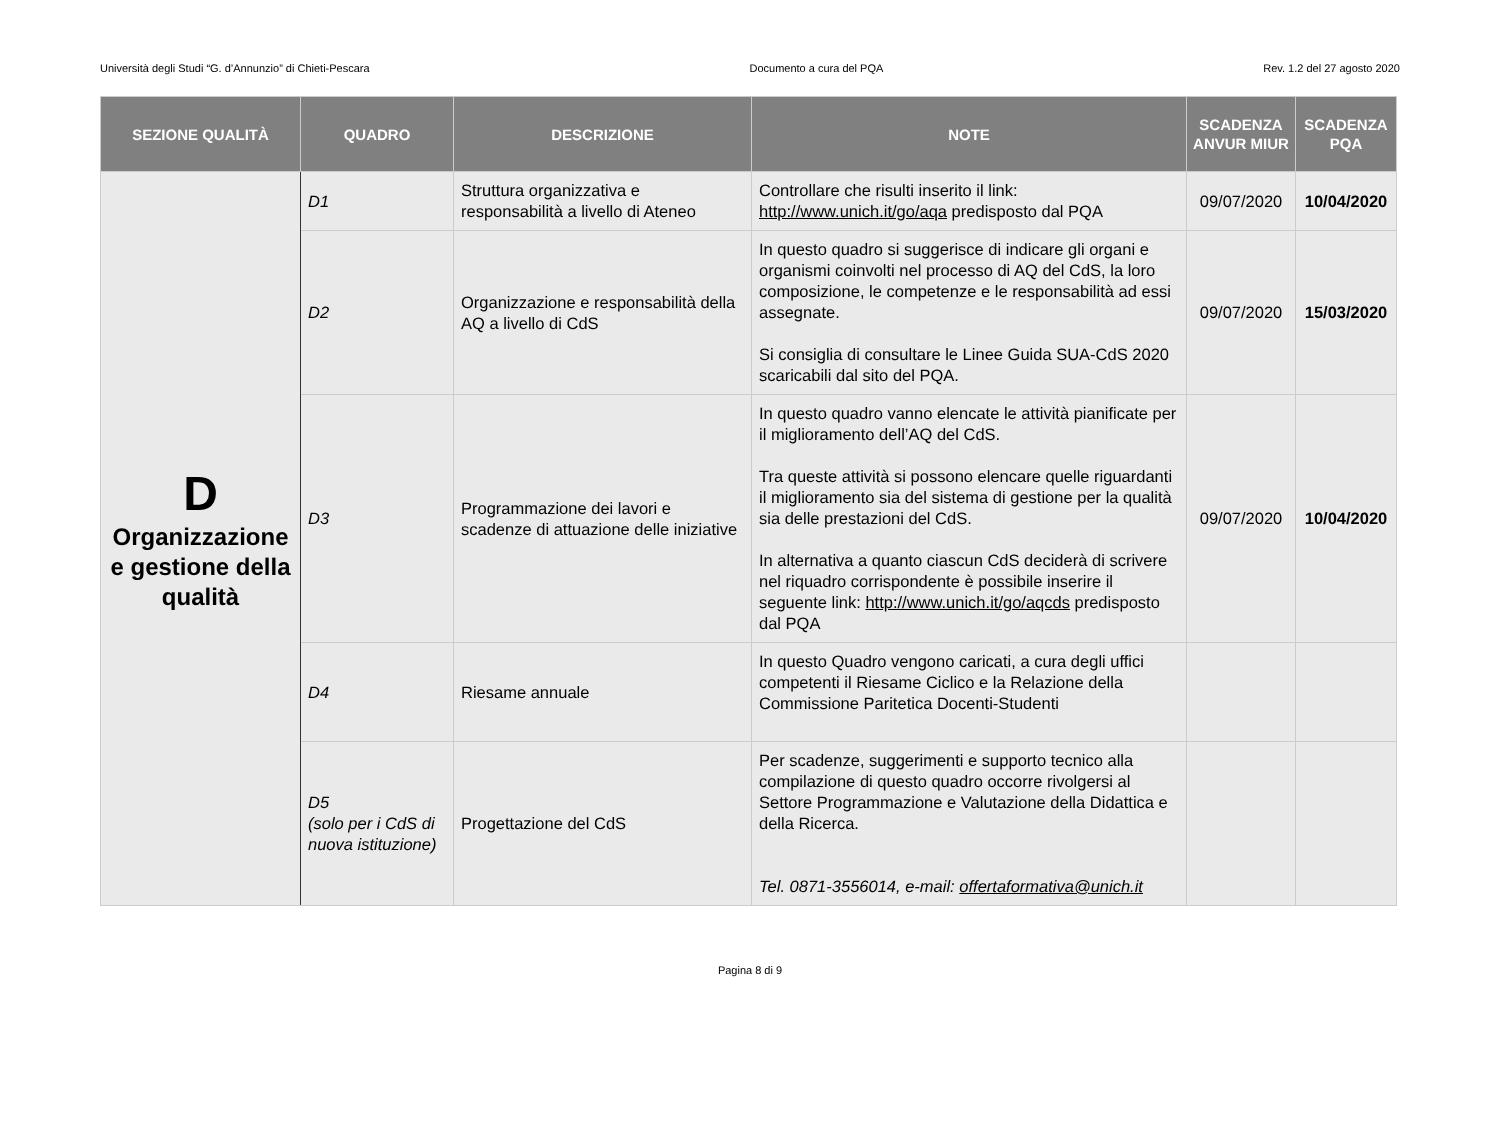Università degli Studi “G. d’Annunzio” di Chieti-Pescara Documento a cura del PQA Rev. 1.2 del 27 agosto 2020
| SEZIONE QUALITÀ | QUADRO | DESCRIZIONE | NOTE | SCADENZA ANVUR MIUR | SCADENZA PQA |
| --- | --- | --- | --- | --- | --- |
| D Organizzazione e gestione della qualità | D1 | Struttura organizzativa e responsabilità a livello di Ateneo | Controllare che risulti inserito il link: http://www.unich.it/go/aqa predisposto dal PQA | 09/07/2020 | 10/04/2020 |
| | D2 | Organizzazione e responsabilità della AQ a livello di CdS | In questo quadro si suggerisce di indicare gli organi e organismi coinvolti nel processo di AQ del CdS, la loro composizione, le competenze e le responsabilità ad essi assegnate. Si consiglia di consultare le Linee Guida SUA-CdS 2020 scaricabili dal sito del PQA. | 09/07/2020 | 15/03/2020 |
| | D3 | Programmazione dei lavori e scadenze di attuazione delle iniziative | In questo quadro vanno elencate le attività pianificate per il miglioramento dell’AQ del CdS. Tra queste attività si possono elencare quelle riguardanti il miglioramento sia del sistema di gestione per la qualità sia delle prestazioni del CdS. In alternativa a quanto ciascun CdS deciderà di scrivere nel riquadro corrispondente è possibile inserire il seguente link: http://www.unich.it/go/aqcds predisposto dal PQA | 09/07/2020 | 10/04/2020 |
| | D4 | Riesame annuale | In questo Quadro vengono caricati, a cura degli uffici competenti il Riesame Ciclico e la Relazione della Commissione Paritetica Docenti-Studenti | | |
| | D5 (solo per i CdS di nuova istituzione) | Progettazione del CdS | Per scadenze, suggerimenti e supporto tecnico alla compilazione di questo quadro occorre rivolgersi al Settore Programmazione e Valutazione della Didattica e della Ricerca. Tel. 0871-3556014, e-mail: offertaformativa@unich.it | | |
Pagina 8 di 9